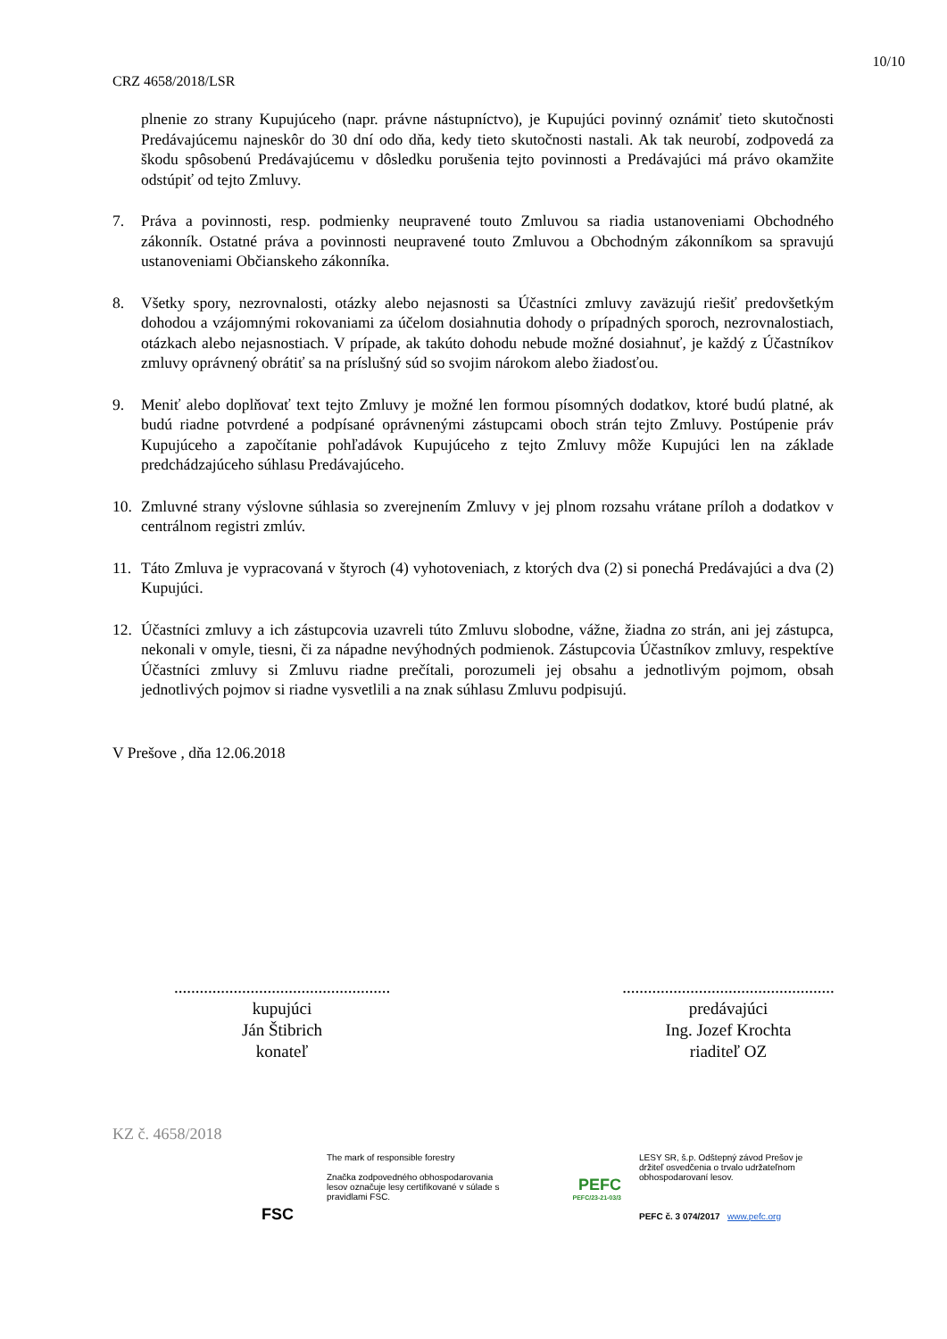10/10
CRZ 4658/2018/LSR
plnenie zo strany Kupujúceho (napr. právne nástupníctvo), je Kupujúci povinný oznámiť tieto skutočnosti Predávajúcemu najneskôr do 30 dní odo dňa, kedy tieto skutočnosti nastali. Ak tak neurobí, zodpovedá za škodu spôsobenú Predávajúcemu v dôsledku porušenia tejto povinnosti a Predávajúci má právo okamžite odstúpiť od tejto Zmluvy.
7. Práva a povinnosti, resp. podmienky neupravené touto Zmluvou sa riadia ustanoveniami Obchodného zákonník. Ostatné práva a povinnosti neupravené touto Zmluvou a Obchodným zákonníkom sa spravujú ustanoveniami Občianskeho zákonníka.
8. Všetky spory, nezrovnalosti, otázky alebo nejasnosti sa Účastníci zmluvy zaväzujú riešiť predovšetkým dohodou a vzájomnými rokovaniami za účelom dosiahnutia dohody o prípadných sporoch, nezrovnalostiach, otázkach alebo nejasnostiach. V prípade, ak takúto dohodu nebude možné dosiahnuť, je každý z Účastníkov zmluvy oprávnený obrátiť sa na príslušný súd so svojim nárokom alebo žiadosťou.
9. Meniť alebo doplňovať text tejto Zmluvy je možné len formou písomných dodatkov, ktoré budú platné, ak budú riadne potvrdené a podpísané oprávnenými zástupcami oboch strán tejto Zmluvy. Postúpenie práv Kupujúceho a započítanie pohľadávok Kupujúceho z tejto Zmluvy môže Kupujúci len na základe predchádzajúceho súhlasu Predávajúceho.
10. Zmluvné strany výslovne súhlasia so zverejnením Zmluvy v jej plnom rozsahu vrátane príloh a dodatkov v centrálnom registri zmlúv.
11. Táto Zmluva je vypracovaná v štyroch (4) vyhotoveniach, z ktorých dva (2) si ponechá Predávajúci a dva (2) Kupujúci.
12. Účastníci zmluvy a ich zástupcovia uzavreli túto Zmluvu slobodne, vážne, žiadna zo strán, ani jej zástupca, nekonali v omyle, tiesni, či za nápadne nevýhodných podmienok. Zástupcovia Účastníkov zmluvy, respektíve Účastníci zmluvy si Zmluvu riadne prečítali, porozumeli jej obsahu a jednotlivým pojmom, obsah jednotlivých pojmov si riadne vysvetlili a na znak súhlasu Zmluvu podpisujú.
V Prešove , dňa 12.06.2018
...................................................
kupujúci
Ján Štibrich
konateľ
..................................................
predávajúci
Ing. Jozef Krochta
riaditeľ OZ
KZ č. 4658/2018
FSC
The mark of responsible forestry
Značka zodpovedného obhospodarovania lesov označuje lesy certifikované v súlade s pravidlami FSC.
PEFC
PEFC/23-21-03/3
LESY SR, š.p. Odštepný závod Prešov je držiteľ osvedčenia o trvalo udržateľnom obhospodarovaní lesov.
PEFC č. 3 074/2017 www.pefc.org